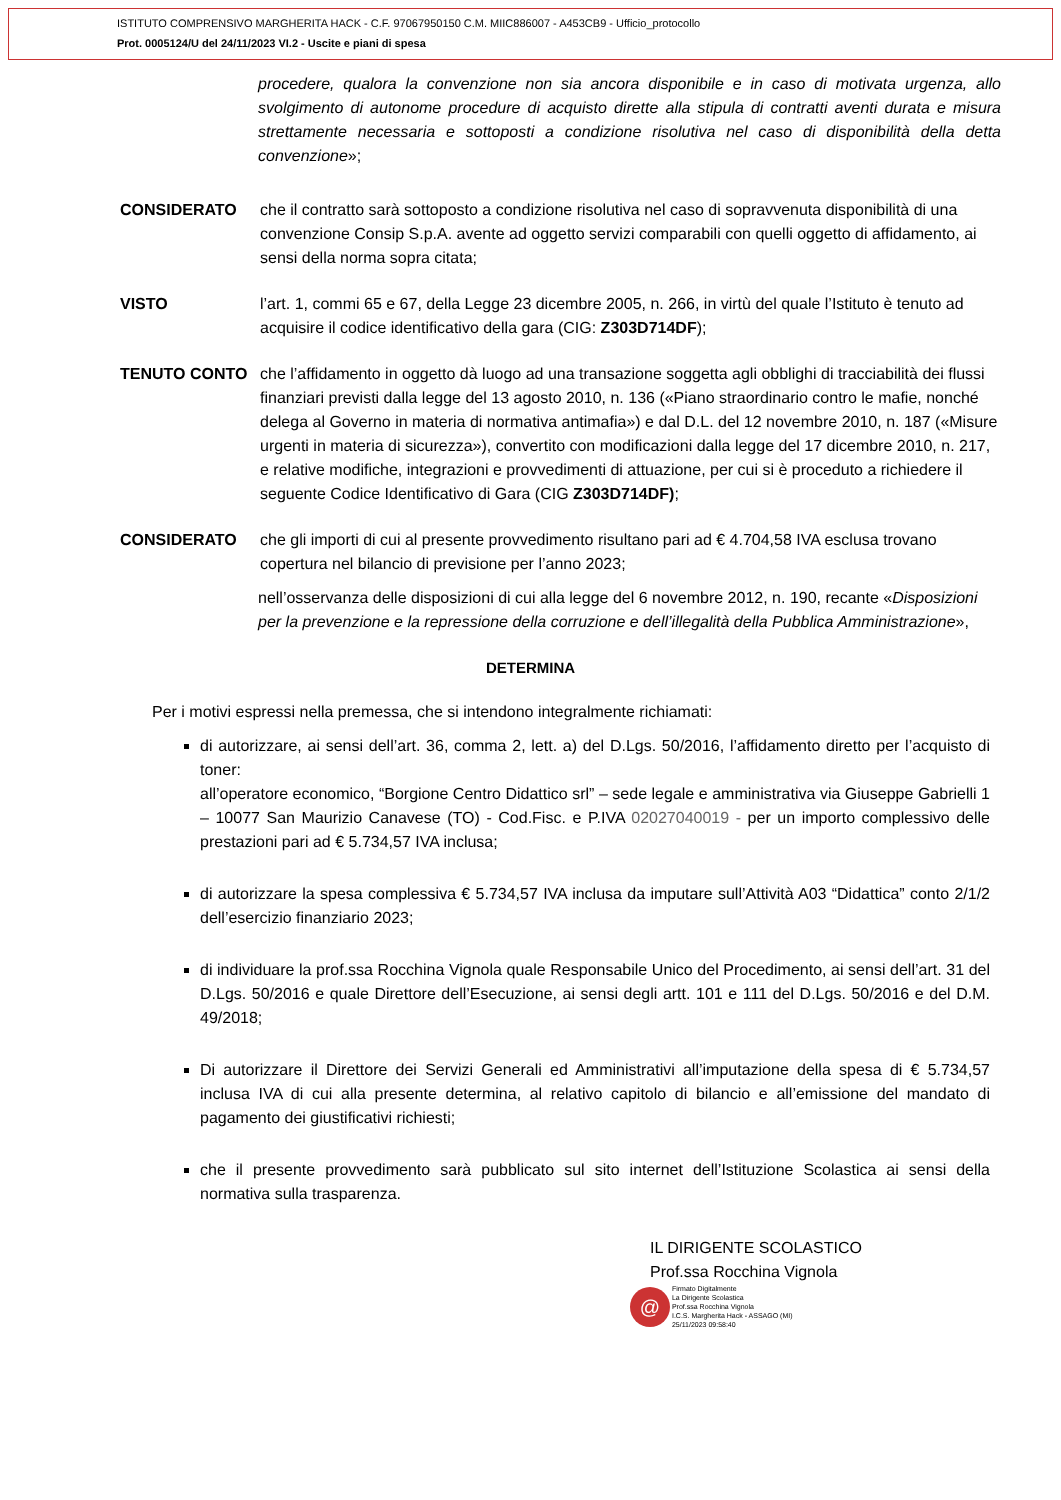ISTITUTO COMPRENSIVO MARGHERITA HACK - C.F. 97067950150 C.M. MIIC886007 - A453CB9 - Ufficio_protocollo
Prot. 0005124/U del 24/11/2023 VI.2 - Uscite e piani di spesa
procedere, qualora la convenzione non sia ancora disponibile e in caso di motivata urgenza, allo svolgimento di autonome procedure di acquisto dirette alla stipula di contratti aventi durata e misura strettamente necessaria e sottoposti a condizione risolutiva nel caso di disponibilità della detta convenzione»;
CONSIDERATO che il contratto sarà sottoposto a condizione risolutiva nel caso di sopravvenuta disponibilità di una convenzione Consip S.p.A. avente ad oggetto servizi comparabili con quelli oggetto di affidamento, ai sensi della norma sopra citata;
VISTO l’art. 1, commi 65 e 67, della Legge 23 dicembre 2005, n. 266, in virtù del quale l’Istituto è tenuto ad acquisire il codice identificativo della gara (CIG: Z303D714DF);
TENUTO CONTO che l’affidamento in oggetto dà luogo ad una transazione soggetta agli obblighi di tracciabilità dei flussi finanziari previsti dalla legge del 13 agosto 2010, n. 136 («Piano straordinario contro le mafie, nonché delega al Governo in materia di normativa antimafia») e dal D.L. del 12 novembre 2010, n. 187 («Misure urgenti in materia di sicurezza»), convertito con modificazioni dalla legge del 17 dicembre 2010, n. 217, e relative modifiche, integrazioni e provvedimenti di attuazione, per cui si è proceduto a richiedere il seguente Codice Identificativo di Gara (CIG Z303D714DF);
CONSIDERATO che gli importi di cui al presente provvedimento risultano pari ad € 4.704,58 IVA esclusa trovano copertura nel bilancio di previsione per l’anno 2023;
nell’osservanza delle disposizioni di cui alla legge del 6 novembre 2012, n. 190, recante «Disposizioni per la prevenzione e la repressione della corruzione e dell’illegalità della Pubblica Amministrazione»,
DETERMINA
Per i motivi espressi nella premessa, che si intendono integralmente richiamati:
di autorizzare, ai sensi dell’art. 36, comma 2, lett. a) del D.Lgs. 50/2016, l’affidamento diretto per l’acquisto di toner:
all’operatore economico, “Borgione Centro Didattico srl” – sede legale e amministrativa via Giuseppe Gabrielli 1 – 10077 San Maurizio Canavese (TO) - Cod.Fisc. e P.IVA 02027040019 - per un importo complessivo delle prestazioni pari ad € 5.734,57 IVA inclusa;
di autorizzare la spesa complessiva € 5.734,57 IVA inclusa da imputare sull’Attività A03 “Didattica” conto 2/1/2 dell’esercizio finanziario 2023;
di individuare la prof.ssa Rocchina Vignola quale Responsabile Unico del Procedimento, ai sensi dell’art. 31 del D.Lgs. 50/2016 e quale Direttore dell’Esecuzione, ai sensi degli artt. 101 e 111 del D.Lgs. 50/2016 e del D.M. 49/2018;
Di autorizzare il Direttore dei Servizi Generali ed Amministrativi all’imputazione della spesa di € 5.734,57 inclusa IVA di cui alla presente determina, al relativo capitolo di bilancio e all’emissione del mandato di pagamento dei giustificativi richiesti;
che il presente provvedimento sarà pubblicato sul sito internet dell’Istituzione Scolastica ai sensi della normativa sulla trasparenza.
IL DIRIGENTE SCOLASTICO
Prof.ssa Rocchina Vignola
@ Firmato Digitalmente
La Dirigente Scolastica
Prof.ssa Rocchina Vignola
I.C.S. Margherita Hack - ASSAGO (MI)
25/11/2023 09:58:40